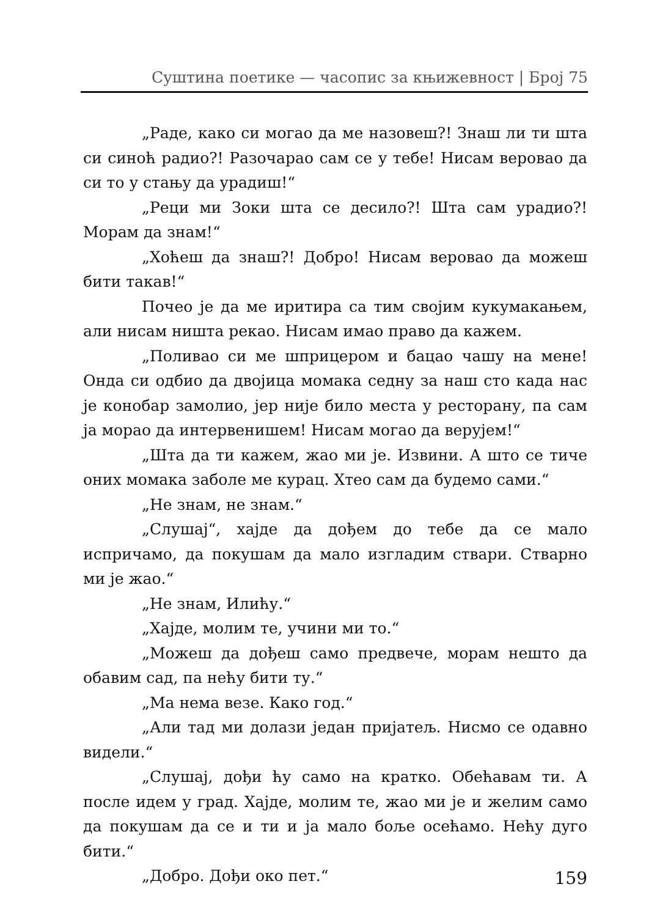Суштина поетике — часопис за књижевност | Број 75
„Раде, како си могао да ме назовеш?! Знаш ли ти шта си синоћ радио?! Разочарао сам се у тебе! Нисам веровао да си то у стању да урадиш!“
„Реци ми Зоки шта се десило?! Шта сам урадио?! Морам да знам!“
„Хоћеш да знаш?! Добро! Нисам веровао да можеш бити такав!“
Почео је да ме иритира са тим својим кукумакањем, али нисам ништа рекао. Нисам имао право да кажем.
„Поливао си ме шприцером и бацао чашу на мене! Онда си одбио да двојица момака седну за наш сто када нас је конобар замолио, јер није било места у ресторану, па сам ја морао да интервенишем! Нисам могао да верујем!“
„Шта да ти кажем, жао ми је. Извини. А што се тиче оних момака заболе ме курац. Хтео сам да будемо сами.“
„Не знам, не знам.“
„Слушај“, хајде да дођем до тебе да се мало испричамо, да покушам да мало изгладим ствари. Стварно ми је жао.“
„Не знам, Илићу.“
„Хајде, молим те, учини ми то.“
„Можеш да дођеш само предвече, морам нешто да обавим сад, па нећу бити ту.“
„Ма нема везе. Како год.“
„Али тад ми долази један пријатељ. Нисмо се одавно видели.“
„Слушај, дођи ћу само на кратко. Обећавам ти. А после идем у град. Хајде, молим те, жао ми је и желим само да покушам да се и ти и ја мало боље осећамо. Нећу дуго бити.“
„Добро. Дођи око пет.“
159